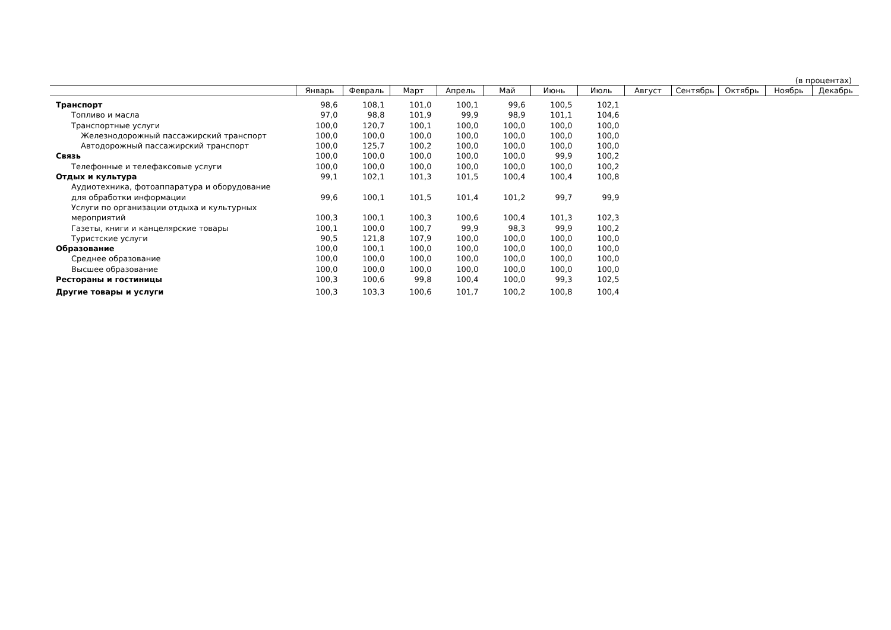(в процентах)
| | Январь | Февраль | Март | Апрель | Май | Июнь | Июль | Август | Сентябрь | Октябрь | Ноябрь | Декабрь |
| --- | --- | --- | --- | --- | --- | --- | --- | --- | --- | --- | --- | --- |
| Транспорт | 98,6 | 108,1 | 101,0 | 100,1 | 99,6 | 100,5 | 102,1 | | | | | |
| Топливо и масла | 97,0 | 98,8 | 101,9 | 99,9 | 98,9 | 101,1 | 104,6 | | | | | |
| Транспортные услуги | 100,0 | 120,7 | 100,1 | 100,0 | 100,0 | 100,0 | 100,0 | | | | | |
| Железнодорожный пассажирский транспорт | 100,0 | 100,0 | 100,0 | 100,0 | 100,0 | 100,0 | 100,0 | | | | | |
| Автодорожный пассажирский транспорт | 100,0 | 125,7 | 100,2 | 100,0 | 100,0 | 100,0 | 100,0 | | | | | |
| Связь | 100,0 | 100,0 | 100,0 | 100,0 | 100,0 | 99,9 | 100,2 | | | | | |
| Телефонные и телефаксовые услуги | 100,0 | 100,0 | 100,0 | 100,0 | 100,0 | 100,0 | 100,2 | | | | | |
| Отдых и культура | 99,1 | 102,1 | 101,3 | 101,5 | 100,4 | 100,4 | 100,8 | | | | | |
| Аудиотехника, фотоаппаратура и оборудование для обработки информации | 99,6 | 100,1 | 101,5 | 101,4 | 101,2 | 99,7 | 99,9 | | | | | |
| Услуги по организации отдыха и культурных мероприятий | 100,3 | 100,1 | 100,3 | 100,6 | 100,4 | 101,3 | 102,3 | | | | | |
| Газеты, книги и канцелярские товары | 100,1 | 100,0 | 100,7 | 99,9 | 98,3 | 99,9 | 100,2 | | | | | |
| Туристские услуги | 90,5 | 121,8 | 107,9 | 100,0 | 100,0 | 100,0 | 100,0 | | | | | |
| Образование | 100,0 | 100,1 | 100,0 | 100,0 | 100,0 | 100,0 | 100,0 | | | | | |
| Среднее образование | 100,0 | 100,0 | 100,0 | 100,0 | 100,0 | 100,0 | 100,0 | | | | | |
| Высшее образование | 100,0 | 100,0 | 100,0 | 100,0 | 100,0 | 100,0 | 100,0 | | | | | |
| Рестораны и гостиницы | 100,3 | 100,6 | 99,8 | 100,4 | 100,0 | 99,3 | 102,5 | | | | | |
| Другие товары и услуги | 100,3 | 103,3 | 100,6 | 101,7 | 100,2 | 100,8 | 100,4 | | | | | |